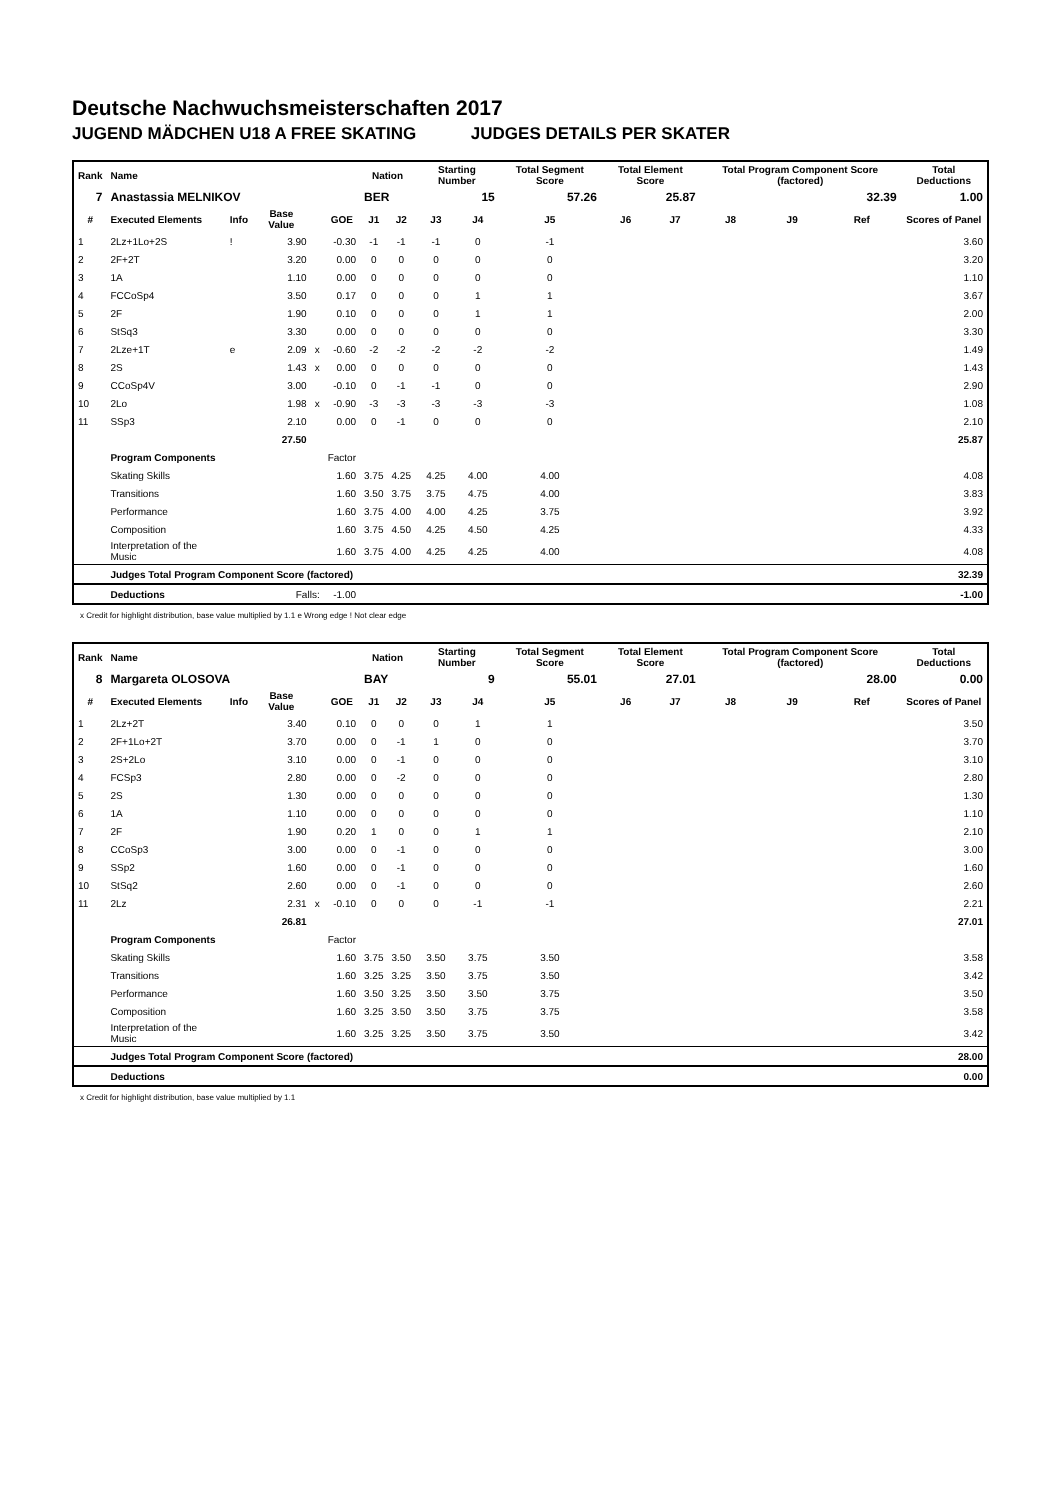Deutsche Nachwuchsmeisterschaften 2017
JUGEND MÄDCHEN U18 A FREE SKATING JUDGES DETAILS PER SKATER
| Rank | Name | | | | | Nation | | Starting Number | | Total Segment Score | Total Element Score | | Total Program Component Score (factored) | | | Total Deductions |
| --- | --- | --- | --- | --- | --- | --- | --- | --- | --- | --- | --- | --- | --- | --- | --- | --- |
| 7 | Anastassia MELNIKOV | | | | | BER | | 15 | | 57.26 | 25.87 | | 32.39 | | | 1.00 |
| # | Executed Elements | Info | Base Value | | GOE | J1 | J2 | J3 | J4 | J5 | J6 | J7 | J8 | J9 | Ref | Scores of Panel |
| 1 | 2Lz+1Lo+2S | ! | 3.90 | | -0.30 | -1 | -1 | -1 | 0 | -1 | | | | | | 3.60 |
| 2 | 2F+2T | | 3.20 | | 0.00 | 0 | 0 | 0 | 0 | 0 | | | | | | 3.20 |
| 3 | 1A | | 1.10 | | 0.00 | 0 | 0 | 0 | 0 | 0 | | | | | | 1.10 |
| 4 | FCCoSp4 | | 3.50 | | 0.17 | 0 | 0 | 0 | 1 | 1 | | | | | | 3.67 |
| 5 | 2F | | 1.90 | | 0.10 | 0 | 0 | 0 | 1 | 1 | | | | | | 2.00 |
| 6 | StSq3 | | 3.30 | | 0.00 | 0 | 0 | 0 | 0 | 0 | | | | | | 3.30 |
| 7 | 2Lze+1T | e | 2.09 | x | -0.60 | -2 | -2 | -2 | -2 | -2 | | | | | | 1.49 |
| 8 | 2S | | 1.43 | x | 0.00 | 0 | 0 | 0 | 0 | 0 | | | | | | 1.43 |
| 9 | CCoSp4V | | 3.00 | | -0.10 | 0 | -1 | -1 | 0 | 0 | | | | | | 2.90 |
| 10 | 2Lo | | 1.98 | x | -0.90 | -3 | -3 | -3 | -3 | -3 | | | | | | 1.08 |
| 11 | SSp3 | | 2.10 | | 0.00 | 0 | -1 | 0 | 0 | 0 | | | | | | 2.10 |
| | | | 27.50 | | | | | | | | | | | | | 25.87 |
| | Program Components | | | | Factor | | | | | | | | | | | |
| | Skating Skills | | | | 1.60 | 3.75 | 4.25 | 4.25 | 4.00 | 4.00 | | | | | | 4.08 |
| | Transitions | | | | 1.60 | 3.50 | 3.75 | 3.75 | 4.75 | 4.00 | | | | | | 3.83 |
| | Performance | | | | 1.60 | 3.75 | 4.00 | 4.00 | 4.25 | 3.75 | | | | | | 3.92 |
| | Composition | | | | 1.60 | 3.75 | 4.50 | 4.25 | 4.50 | 4.25 | | | | | | 4.33 |
| | Interpretation of the Music | | | | 1.60 | 3.75 | 4.00 | 4.25 | 4.25 | 4.00 | | | | | | 4.08 |
| | Judges Total Program Component Score (factored) | | | | | | | | | | | | | | | 32.39 |
| | Deductions | Falls: | | | -1.00 | | | | | | | | | | | -1.00 |
x Credit for highlight distribution, base value multiplied by 1.1 e Wrong edge ! Not clear edge
| Rank | Name | | | | | Nation | | Starting Number | | Total Segment Score | Total Element Score | | Total Program Component Score (factored) | | | Total Deductions |
| --- | --- | --- | --- | --- | --- | --- | --- | --- | --- | --- | --- | --- | --- | --- | --- | --- |
| 8 | Margareta OLOSOVA | | | | | BAY | | 9 | | 55.01 | 27.01 | | 28.00 | | | 0.00 |
| # | Executed Elements | Info | Base Value | | GOE | J1 | J2 | J3 | J4 | J5 | J6 | J7 | J8 | J9 | Ref | Scores of Panel |
| 1 | 2Lz+2T | | 3.40 | | 0.10 | 0 | 0 | 0 | 1 | 1 | | | | | | 3.50 |
| 2 | 2F+1Lo+2T | | 3.70 | | 0.00 | 0 | -1 | 1 | 0 | 0 | | | | | | 3.70 |
| 3 | 2S+2Lo | | 3.10 | | 0.00 | 0 | -1 | 0 | 0 | 0 | | | | | | 3.10 |
| 4 | FCSp3 | | 2.80 | | 0.00 | 0 | -2 | 0 | 0 | 0 | | | | | | 2.80 |
| 5 | 2S | | 1.30 | | 0.00 | 0 | 0 | 0 | 0 | 0 | | | | | | 1.30 |
| 6 | 1A | | 1.10 | | 0.00 | 0 | 0 | 0 | 0 | 0 | | | | | | 1.10 |
| 7 | 2F | | 1.90 | | 0.20 | 1 | 0 | 0 | 1 | 1 | | | | | | 2.10 |
| 8 | CCoSp3 | | 3.00 | | 0.00 | 0 | -1 | 0 | 0 | 0 | | | | | | 3.00 |
| 9 | SSp2 | | 1.60 | | 0.00 | 0 | -1 | 0 | 0 | 0 | | | | | | 1.60 |
| 10 | StSq2 | | 2.60 | | 0.00 | 0 | -1 | 0 | 0 | 0 | | | | | | 2.60 |
| 11 | 2Lz | | 2.31 | x | -0.10 | 0 | 0 | 0 | -1 | -1 | | | | | | 2.21 |
| | | | 26.81 | | | | | | | | | | | | | 27.01 |
| | Program Components | | | | Factor | | | | | | | | | | | |
| | Skating Skills | | | | 1.60 | 3.75 | 3.50 | 3.50 | 3.75 | 3.50 | | | | | | 3.58 |
| | Transitions | | | | 1.60 | 3.25 | 3.25 | 3.50 | 3.75 | 3.50 | | | | | | 3.42 |
| | Performance | | | | 1.60 | 3.50 | 3.25 | 3.50 | 3.50 | 3.75 | | | | | | 3.50 |
| | Composition | | | | 1.60 | 3.25 | 3.50 | 3.50 | 3.75 | 3.75 | | | | | | 3.58 |
| | Interpretation of the Music | | | | 1.60 | 3.25 | 3.25 | 3.50 | 3.75 | 3.50 | | | | | | 3.42 |
| | Judges Total Program Component Score (factored) | | | | | | | | | | | | | | | 28.00 |
| | Deductions | | | | | | | | | | | | | | | 0.00 |
x Credit for highlight distribution, base value multiplied by 1.1